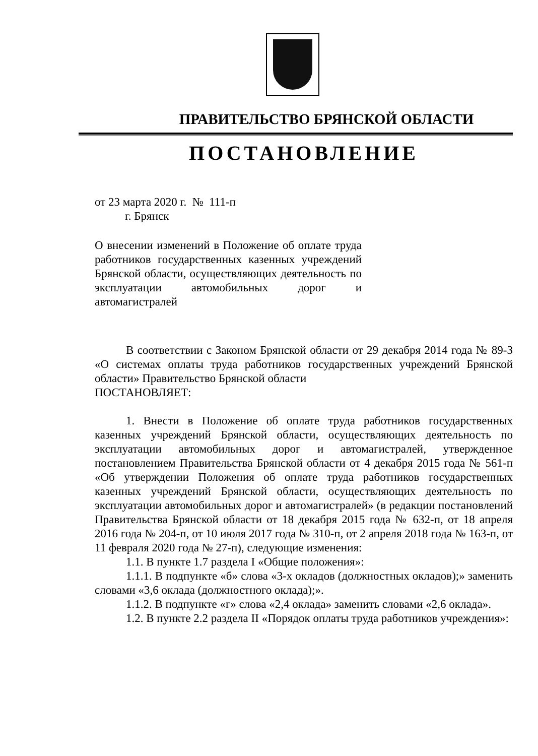ПРАВИТЕЛЬСТВО БРЯНСКОЙ ОБЛАСТИ
ПОСТАНОВЛЕНИЕ
от 23 марта 2020 г. № 111-п
г. Брянск
О внесении изменений в Положение об оплате труда работников государственных казенных учреждений Брянской области, осуществляющих деятельность по эксплуатации автомобильных дорог и автомагистралей
В соответствии с Законом Брянской области от 29 декабря 2014 года № 89-З «О системах оплаты труда работников государственных учреждений Брянской области» Правительство Брянской области
ПОСТАНОВЛЯЕТ:
1. Внести в Положение об оплате труда работников государственных казенных учреждений Брянской области, осуществляющих деятельность по эксплуатации автомобильных дорог и автомагистралей, утвержденное постановлением Правительства Брянской области от 4 декабря 2015 года № 561-п «Об утверждении Положения об оплате труда работников государственных казенных учреждений Брянской области, осуществляющих деятельность по эксплуатации автомобильных дорог и автомагистралей» (в редакции постановлений Правительства Брянской области от 18 декабря 2015 года № 632-п, от 18 апреля 2016 года № 204-п, от 10 июля 2017 года № 310-п, от 2 апреля 2018 года № 163-п, от 11 февраля 2020 года № 27-п), следующие изменения:
1.1. В пункте 1.7 раздела I «Общие положения»:
1.1.1. В подпункте «б» слова «3-х окладов (должностных окладов);» заменить словами «3,6 оклада (должностного оклада);».
1.1.2. В подпункте «г» слова «2,4 оклада» заменить словами «2,6 оклада».
1.2. В пункте 2.2 раздела II «Порядок оплаты труда работников учреждения»: